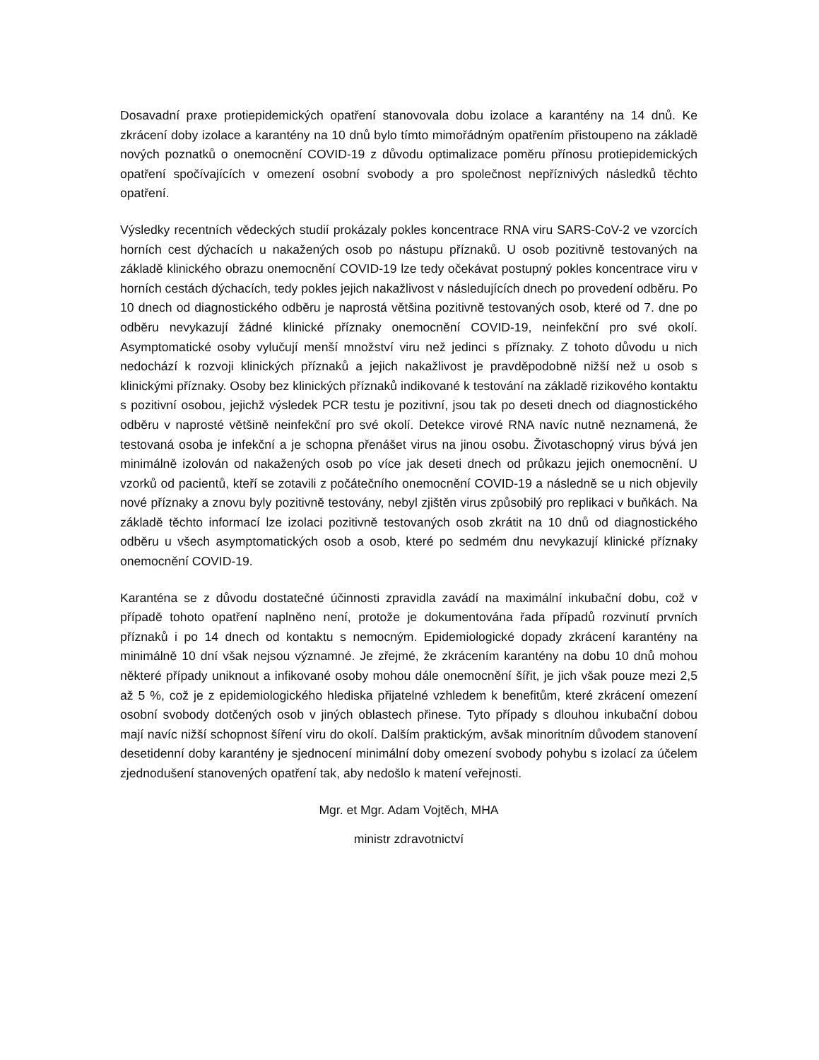Dosavadní praxe protiepidemických opatření stanovovala dobu izolace a karantény na 14 dnů. Ke zkrácení doby izolace a karantény na 10 dnů bylo tímto mimořádným opatřením přistoupeno na základě nových poznatků o onemocnění COVID-19 z důvodu optimalizace poměru přínosu protiepidemických opatření spočívajících v omezení osobní svobody a pro společnost nepříznivých následků těchto opatření.
Výsledky recentních vědeckých studií prokázaly pokles koncentrace RNA viru SARS-CoV-2 ve vzorcích horních cest dýchacích u nakažených osob po nástupu příznaků. U osob pozitivně testovaných na základě klinického obrazu onemocnění COVID-19 lze tedy očekávat postupný pokles koncentrace viru v horních cestách dýchacích, tedy pokles jejich nakažlivost v následujících dnech po provedení odběru. Po 10 dnech od diagnostického odběru je naprostá většina pozitivně testovaných osob, které od 7. dne po odběru nevykazují žádné klinické příznaky onemocnění COVID-19, neinfekční pro své okolí. Asymptomatické osoby vylučují menší množství viru než jedinci s příznaky. Z tohoto důvodu u nich nedochází k rozvoji klinických příznaků a jejich nakažlivost je pravděpodobně nižší než u osob s klinickými příznaky. Osoby bez klinických příznaků indikované k testování na základě rizikového kontaktu s pozitivní osobou, jejichž výsledek PCR testu je pozitivní, jsou tak po deseti dnech od diagnostického odběru v naprosté většině neinfekční pro své okolí. Detekce virové RNA navíc nutně neznamená, že testovaná osoba je infekční a je schopna přenášet virus na jinou osobu. Životaschopný virus bývá jen minimálně izolován od nakažených osob po více jak deseti dnech od průkazu jejich onemocnění. U vzorků od pacientů, kteří se zotavili z počátečního onemocnění COVID-19 a následně se u nich objevily nové příznaky a znovu byly pozitivně testovány, nebyl zjištěn virus způsobilý pro replikaci v buňkách. Na základě těchto informací lze izolaci pozitivně testovaných osob zkrátit na 10 dnů od diagnostického odběru u všech asymptomatických osob a osob, které po sedmém dnu nevykazují klinické příznaky onemocnění COVID-19.
Karanténa se z důvodu dostatečné účinnosti zpravidla zavádí na maximální inkubační dobu, což v případě tohoto opatření naplněno není, protože je dokumentována řada případů rozvinutí prvních příznaků i po 14 dnech od kontaktu s nemocným. Epidemiologické dopady zkrácení karantény na minimálně 10 dní však nejsou významné. Je zřejmé, že zkrácením karantény na dobu 10 dnů mohou některé případy uniknout a infikované osoby mohou dále onemocnění šířit, je jich však pouze mezi 2,5 až 5 %, což je z epidemiologického hlediska přijatelné vzhledem k benefitům, které zkrácení omezení osobní svobody dotčených osob v jiných oblastech přinese. Tyto případy s dlouhou inkubační dobou mají navíc nižší schopnost šíření viru do okolí. Dalším praktickým, avšak minoritním důvodem stanovení desetidenní doby karantény je sjednocení minimální doby omezení svobody pohybu s izolací za účelem zjednodušení stanovených opatření tak, aby nedošlo k matení veřejnosti.
Mgr. et Mgr. Adam Vojtěch, MHA
ministr zdravotnictví